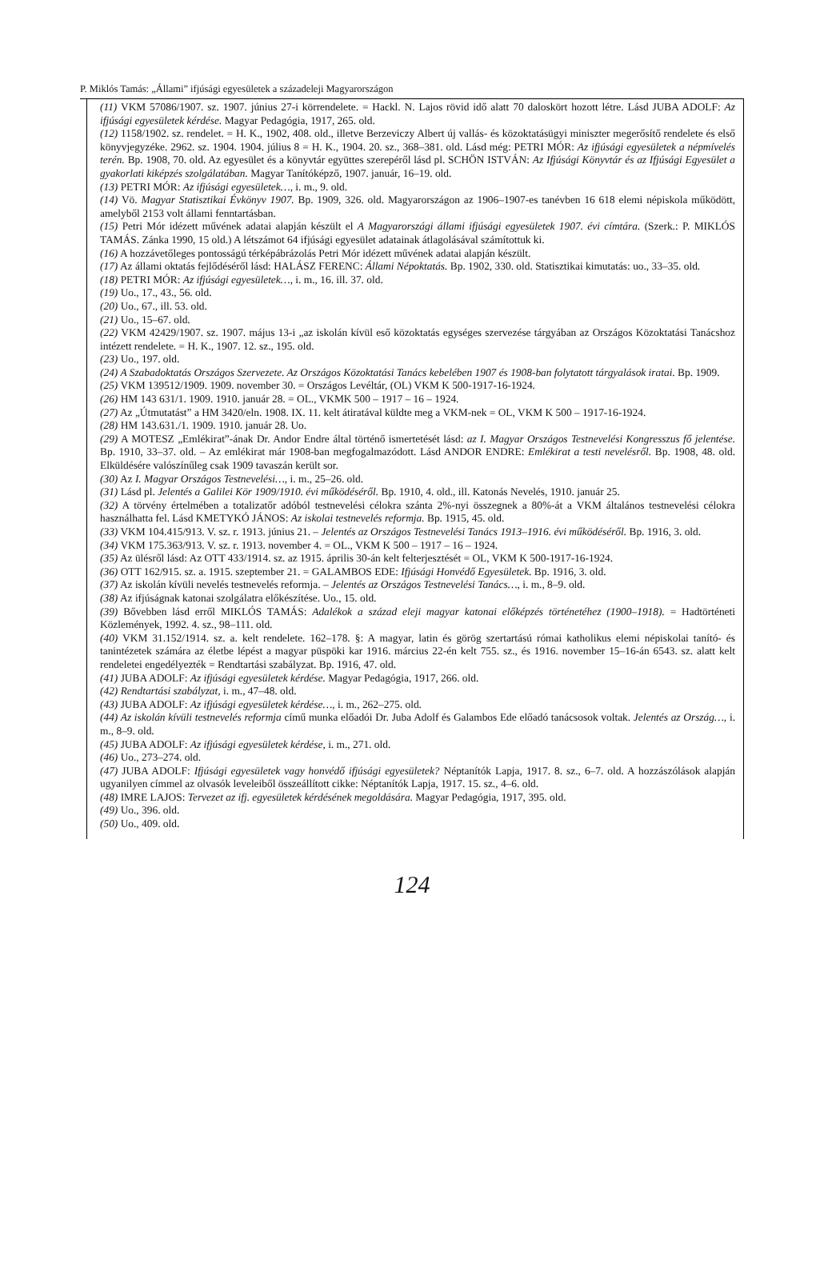P. Miklós Tamás: „Állami” ifjúsági egyesületek a századeleji Magyarországon
(11) VKM 57086/1907. sz. 1907. június 27-i körrendelete. = Hackl. N. Lajos rövid idő alatt 70 daloskört hozott létre. Lásd JUBA ADOLF: Az ifjúsági egyesületek kérdése. Magyar Pedagógia, 1917, 265. old.
(12) 1158/1902. sz. rendelet. = H. K., 1902, 408. old., illetve Berzeviczy Albert új vallás- és közoktatásügyi miniszter megerősítő rendelete és első könyvjegyzéke. 2962. sz. 1904. 1904. július 8 = H. K., 1904. 20. sz., 368–381. old. Lásd még: PETRI MÓR: Az ifjúsági egyesületek a népmívelés terén. Bp. 1908, 70. old. Az egyesület és a könyvtár együttes szerepéről lásd pl. SCHÖN ISTVÁN: Az Ifjúsági Könyvtár és az Ifjúsági Egyesület a gyakorlati kiképzés szolgálatában. Magyar Tanítóképző, 1907. január, 16–19. old.
(13) PETRI MÓR: Az ifjúsági egyesületek…, i. m., 9. old.
(14) Vö. Magyar Statisztikai Évkönyv 1907. Bp. 1909, 326. old. Magyarországon az 1906–1907-es tanévben 16 618 elemi népiskola működött, amelyből 2153 volt állami fenntartásban.
(15) Petri Mór idézett művének adatai alapján készült el A Magyarországi állami ifjúsági egyesületek 1907. évi címtára. (Szerk.: P. MIKLÓS TAMÁS. Zánka 1990, 15 old.) A létszámot 64 ifjúsági egyesület adatainak átlagolásával számítottuk ki.
(16) A hozzávetőleges pontosságú térképábrázolás Petri Mór idézett művének adatai alapján készült.
(17) Az állami oktatás fejlődéséről lásd: HALÁSZ FERENC: Állami Népoktatás. Bp. 1902, 330. old. Statisztikai kimutatás: uo., 33–35. old.
(18) PETRI MÓR: Az ifjúsági egyesületek…, i. m., 16. ill. 37. old.
(19) Uo., 17., 43., 56. old.
(20) Uo., 67., ill. 53. old.
(21) Uo., 15–67. old.
(22) VKM 42429/1907. sz. 1907. május 13-i „az iskolán kívül eső közoktatás egységes szervezése tárgyában az Országos Közoktatási Tanácshoz intézett rendelete. = H. K., 1907. 12. sz., 195. old.
(23) Uo., 197. old.
(24) A Szabadoktatás Országos Szervezete. Az Országos Közoktatási Tanács kebelében 1907 és 1908-ban folytatott tárgyalások iratai. Bp. 1909.
(25) VKM 139512/1909. 1909. november 30. = Országos Levéltár, (OL) VKM K 500-1917-16-1924.
(26) HM 143 631/1. 1909. 1910. január 28. = OL., VKMK 500 – 1917 – 16 – 1924.
(27) Az „Útmutatást” a HM 3420/eln. 1908. IX. 11. kelt átiratával küldte meg a VKM-nek = OL, VKM K 500 – 1917-16-1924.
(28) HM 143.631./1. 1909. 1910. január 28. Uo.
(29) A MOTESZ „Emlékirat”-ának Dr. Andor Endre által történő ismertetését lásd: az I. Magyar Országos Testnevelési Kongresszus fő jelentése. Bp. 1910, 33–37. old. – Az emlékirat már 1908-ban megfogalmazódott. Lásd ANDOR ENDRE: Emlékirat a testi nevelésről. Bp. 1908, 48. old. Elküldésére valószínűleg csak 1909 tavaszán került sor.
(30) Az I. Magyar Országos Testnevelési…, i. m., 25–26. old.
(31) Lásd pl. Jelentés a Galilei Kör 1909/1910. évi működéséről. Bp. 1910, 4. old., ill. Katonás Nevelés, 1910. január 25.
(32) A törvény értelmében a totalizatőr adóból testnevelési célokra szánta 2%-nyi összegnek a 80%-át a VKM általános testnevelési célokra használhatta fel. Lásd KMETYKÓ JÁNOS: Az iskolai testnevelés reformja. Bp. 1915, 45. old.
(33) VKM 104.415/913. V. sz. r. 1913. június 21. – Jelentés az Országos Testnevelési Tanács 1913–1916. évi működéséről. Bp. 1916, 3. old.
(34) VKM 175.363/913. V. sz. r. 1913. november 4. = OL., VKM K 500 – 1917 – 16 – 1924.
(35) Az ülésről lásd: Az OTT 433/1914. sz. az 1915. április 30-án kelt felterjesztését = OL, VKM K 500-1917-16-1924.
(36) OTT 162/915. sz. a. 1915. szeptember 21. = GALAMBOS EDE: Ifjúsági Honvédő Egyesületek. Bp. 1916, 3. old.
(37) Az iskolán kívüli nevelés testnevelés reformja. – Jelentés az Országos Testnevelési Tanács…, i. m., 8–9. old.
(38) Az ifjúságnak katonai szolgálatra előkészítése. Uo., 15. old.
(39) Bővebben lásd erről MIKLÓS TAMÁS: Adalékok a század eleji magyar katonai előképzés történetéhez (1900–1918). = Hadtörténeti Közlemények, 1992. 4. sz., 98–111. old.
(40) VKM 31.152/1914. sz. a. kelt rendelete. 162–178. §: A magyar, latin és görög szertartású római katholikus elemi népiskolai tanító- és tanintézetek számára az életbe lépést a magyar püspöki kar 1916. március 22-én kelt 755. sz., és 1916. november 15–16-án 6543. sz. alatt kelt rendeletei engedélyezték = Rendtartási szabályzat. Bp. 1916, 47. old.
(41) JUBA ADOLF: Az ifjúsági egyesületek kérdése. Magyar Pedagógia, 1917, 266. old.
(42) Rendtartási szabályzat, i. m., 47–48. old.
(43) JUBA ADOLF: Az ifjúsági egyesületek kérdése…, i. m., 262–275. old.
(44) Az iskolán kívüli testnevelés reformja című munka előadói Dr. Juba Adolf és Galambos Ede előadó tanácsosok voltak. Jelentés az Ország…, i. m., 8–9. old.
(45) JUBA ADOLF: Az ifjúsági egyesületek kérdése, i. m., 271. old.
(46) Uo., 273–274. old.
(47) JUBA ADOLF: Ifjúsági egyesületek vagy honvédő ifjúsági egyesületek? Néptanítók Lapja, 1917. 8. sz., 6–7. old. A hozzászólások alapján ugyanilyen címmel az olvasók leveleiből összeállított cikke: Néptanítók Lapja, 1917. 15. sz., 4–6. old.
(48) IMRE LAJOS: Tervezet az ifj. egyesületek kérdésének megoldására. Magyar Pedagógia, 1917, 395. old.
(49) Uo., 396. old.
(50) Uo., 409. old.
124